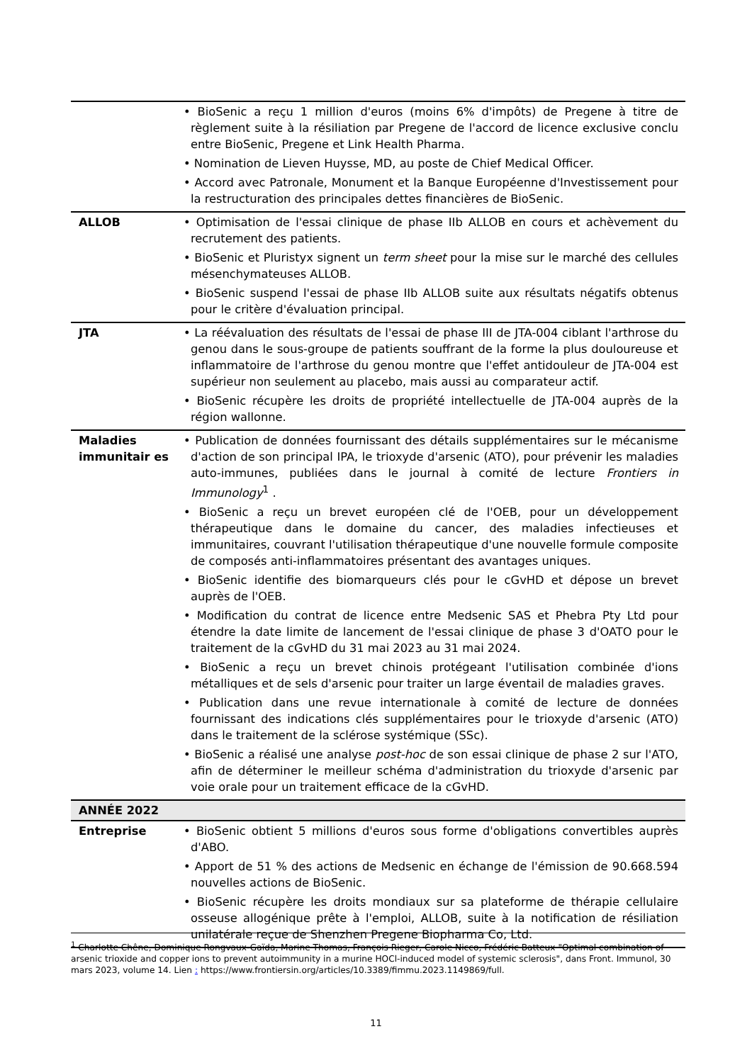| | • BioSenic a reçu 1 million d'euros (moins 6% d'impôts) de Pregene à titre de règlement suite à la résiliation par Pregene de l'accord de licence exclusive conclu entre BioSenic, Pregene et Link Health Pharma. • Nomination de Lieven Huysse, MD, au poste de Chief Medical Officer. • Accord avec Patronale, Monument et la Banque Européenne d'Investissement pour la restructuration des principales dettes financières de BioSenic. |
| ALLOB | • Optimisation de l'essai clinique de phase IIb ALLOB en cours et achèvement du recrutement des patients. • BioSenic et Pluristyx signent un term sheet pour la mise sur le marché des cellules mésenchymateuses ALLOB. • BioSenic suspend l'essai de phase IIb ALLOB suite aux résultats négatifs obtenus pour le critère d'évaluation principal. |
| JTA | • La réévaluation des résultats de l'essai de phase III de JTA-004 ciblant l'arthrose du genou dans le sous-groupe de patients souffrant de la forme la plus douloureuse et inflammatoire de l'arthrose du genou montre que l'effet antidouleur de JTA-004 est supérieur non seulement au placebo, mais aussi au comparateur actif. • BioSenic récupère les droits de propriété intellectuelle de JTA-004 auprès de la région wallonne. |
| Maladies immunitair es | • Publication de données fournissant des détails supplémentaires sur le mécanisme d'action de son principal IPA, le trioxyde d'arsenic (ATO), pour prévenir les maladies auto-immunes, publiées dans le journal à comité de lecture Frontiers in Immunology<sup>1</sup> . • BioSenic a reçu un brevet européen clé de l'OEB, pour un développement thérapeutique dans le domaine du cancer, des maladies infectieuses et immunitaires, couvrant l'utilisation thérapeutique d'une nouvelle formule composite de composés anti-inflammatoires présentant des avantages uniques. • BioSenic identifie des biomarqueurs clés pour le cGvHD et dépose un brevet auprès de l'OEB. • Modification du contrat de licence entre Medsenic SAS et Phebra Pty Ltd pour étendre la date limite de lancement de l'essai clinique de phase 3 d'OATO pour le traitement de la cGvHD du 31 mai 2023 au 31 mai 2024. • BioSenic a reçu un brevet chinois protégeant l'utilisation combinée d'ions métalliques et de sels d'arsenic pour traiter un large éventail de maladies graves. • Publication dans une revue internationale à comité de lecture de données fournissant des indications clés supplémentaires pour le trioxyde d'arsenic (ATO) dans le traitement de la sclérose systémique (SSc). • BioSenic a réalisé une analyse post-hoc de son essai clinique de phase 2 sur l'ATO, afin de déterminer le meilleur schéma d'administration du trioxyde d'arsenic par voie orale pour un traitement efficace de la cGvHD. |
| ANNÉE 2022 | |
| Entreprise | • BioSenic obtient 5 millions d'euros sous forme d'obligations convertibles auprès d'ABO. • Apport de 51 % des actions de Medsenic en échange de l'émission de 90.668.594 nouvelles actions de BioSenic. • BioSenic récupère les droits mondiaux sur sa plateforme de thérapie cellulaire osseuse allogénique prête à l'emploi, ALLOB, suite à la notification de résiliation unilatérale reçue de Shenzhen Pregene Biopharma Co, Ltd. |
<sup>1</sup> Charlotte Chêne, Dominique Rongvaux-Gaïda, Marine Thomas, François Rieger, Carole Nicco, Frédéric Batteux "Optimal combination of arsenic trioxide and copper ions to prevent autoimmunity in a murine HOCl-induced model of systemic sclerosis", dans Front. Immunol, 30 mars 2023, volume 14. Lien : https://www.frontiersin.org/articles/10.3389/fimmu.2023.1149869/full.
11